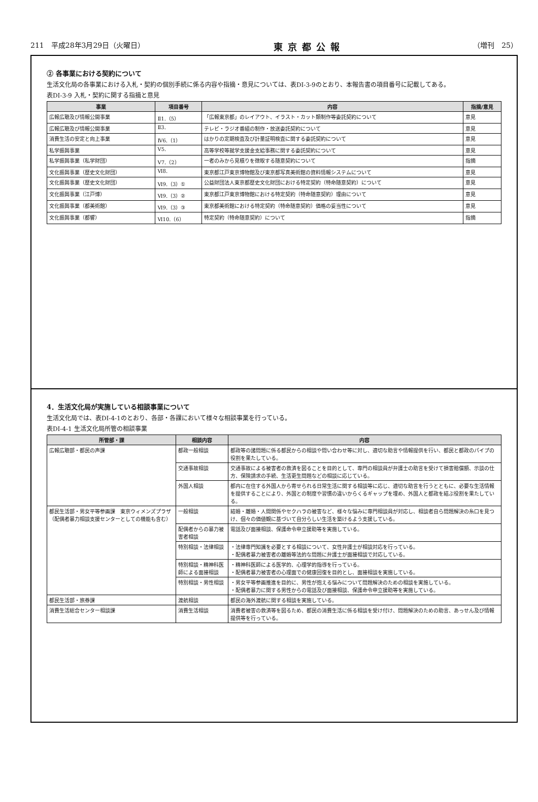211　平成28年3月29日（火曜日） 東京都公報 （増刊　25）
② 各事業における契約について
生活文化局の各事業における入札・契約の個別手続に係る内容や指摘・意見については、表DI-3-9のとおり、本報告書の項目番号に記載してある。
表DI-3-9 入札・契約に関する指摘と意見
| 事業 | 項目番号 | 内容 | 指摘/意見 |
| --- | --- | --- | --- |
| 広報広聴及び情報公開事業 | Ⅱ1.（5） | 「広報東京都」のレイアウト、イラスト・カット類制作等委託契約について | 意見 |
| 広報広聴及び情報公開事業 | Ⅱ3. | テレビ・ラジオ番組の制作・放送委託契約について | 意見 |
| 消費生活の安定と向上事業 | Ⅳ6.（1） | はかりの定期検査及び計量証明検査に関する委託契約について | 意見 |
| 私学振興事業 | Ⅴ5. | 高等学校等就学支援金支給事務に関する委託契約について | 意見 |
| 私学振興事業（私学財団） | Ⅴ7.（2） | 一者のみから見積りを徴取する随意契約について | 指摘 |
| 文化振興事業（歴史文化財団） | Ⅵ8. | 東京都江戸東京博物館及び東京都写真美術館の資料情報システムについて | 意見 |
| 文化振興事業（歴史文化財団） | Ⅵ9.（3）① | 公益財団法人東京都歴史文化財団における特定契約（特命随意契約）について | 意見 |
| 文化振興事業（江戸博） | Ⅵ9.（3）② | 東京都江戸東京博物館における特定契約（特命随意契約）理由について | 意見 |
| 文化振興事業（都美術館） | Ⅵ9.（3）③ | 東京都美術館における特定契約（特命随意契約）価格の妥当性について | 意見 |
| 文化振興事業（都響） | Ⅵ10.（6） | 特定契約（特命随意契約）について | 指摘 |
4．生活文化局が実施している相談事業について
生活文化局では、表DI-4-1のとおり、各部・各課において様々な相談事業を行っている。
表DI-4-1 生活文化局所管の相談事業
| 所管部・課 | 相談内容 | 内容 |
| --- | --- | --- |
| 広報広聴部・都民の声課 | 都政一般相談 | 都政等の諸問題に係る都民からの相談や問い合わせ等に対し、適切な助言や情報提供を行い、都民と都政のパイプの役割を果たしている。 |
| | 交通事故相談 | 交通事故による被害者の救済を図ることを目的として、専門の相談員が弁護士の助言を受けて損害賠償額、示談の仕方、保険請求の手続、生活更生問題などの相談に応じている。 |
| | 外国人相談 | 都内に在住する外国人から寄せられる日常生活に関する相談等に応じ、適切な助言を行うとともに、必要な生活情報を提供することにより、外国との制度や習慣の違いからくるギャップを埋め、外国人と都政を結ぶ役割を果たしている。 |
| 都民生活部・男女平等参画課 東京ウィメンズプラザ（配偶者暴力相談支援センターとしての機能も含む） | 一般相談 | 結婚・離婚・人間関係やセクハラの被害など、様々な悩みに専門相談員が対応し、相談者自ら問題解決の糸口を見つけ、個々の価値観に基づいて自分らしい生活を築けるよう支援している。 |
| | 配偶者からの暴力被害者相談 | 電話及び面接相談、保護命令申立援助等を実施している。 |
| | 特別相談・法律相談 | ・法律専門知識を必要とする相談について、女性弁護士が相談対応を行っている。 ・配偶者暴力被害者の離婚等法的な問題に弁護士が面接相談で対応している。 |
| | 特別相談・精神科医師による面接相談 | ・精神科医師による医学的、心理学的指導を行っている。 ・配偶者暴力被害者の心理面での健康回復を目的とし、面接相談を実施している。 |
| | 特別相談・男性相談 | ・男女平等参画推進を目的に、男性が抱える悩みについて問題解決のための相談を実施している。 ・配偶者暴力に関する男性からの電話及び面接相談、保護命令申立援助等を実施している。 |
| 都民生活部・旅券課 | 渡航相談 | 都民の海外渡航に関する相談を実施している。 |
| 消費生活総合センター相談課 | 消費生活相談 | 消費者被害の救済等を図るため、都民の消費生活に係る相談を受け付け、問題解決のための助言、あっせん及び情報提供等を行っている。 |